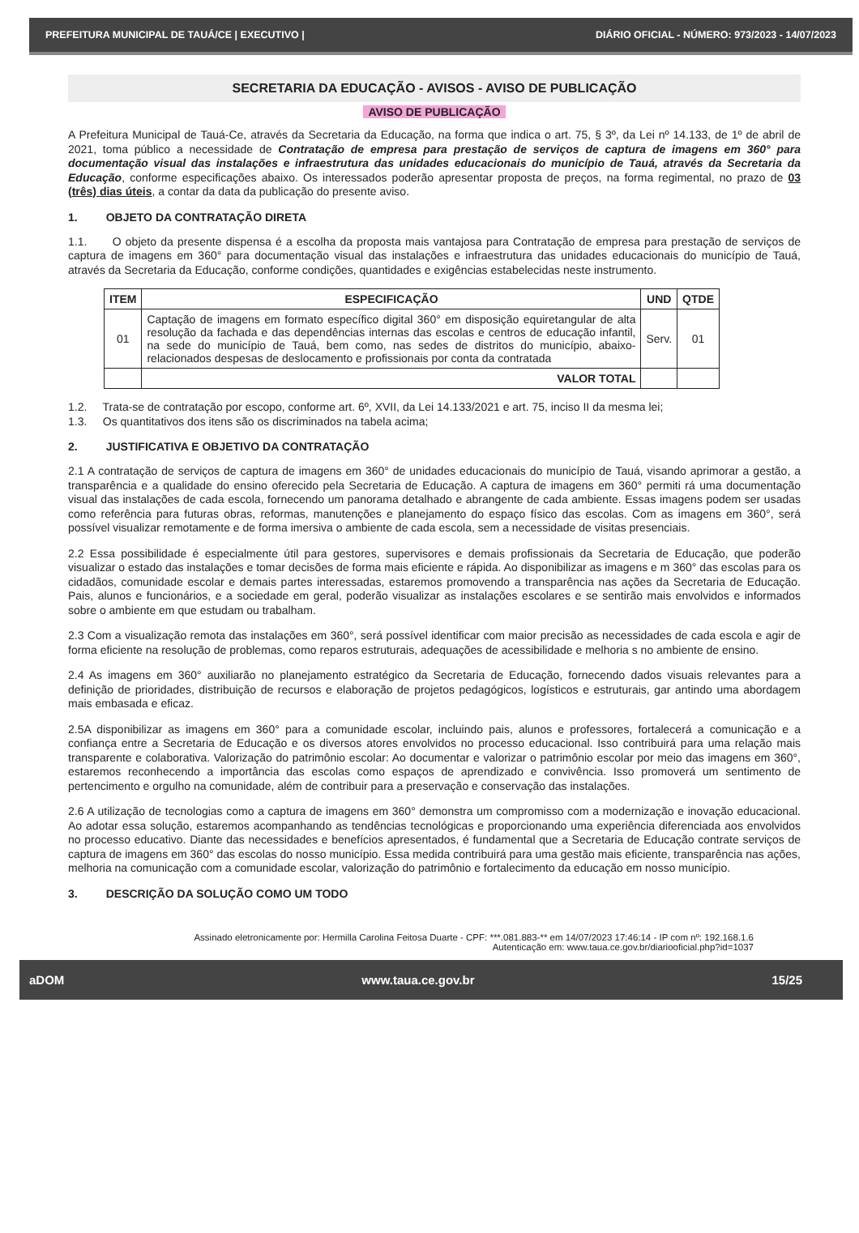PREFEITURA MUNICIPAL DE TAUÁ/CE | EXECUTIVO | DIÁRIO OFICIAL - NÚMERO: 973/2023 - 14/07/2023
SECRETARIA DA EDUCAÇÃO - AVISOS - AVISO DE PUBLICAÇÃO
AVISO DE PUBLICAÇÃO
A Prefeitura Municipal de Tauá-Ce, através da Secretaria da Educação, na forma que indica o art. 75, § 3º, da Lei nº 14.133, de 1º de abril de 2021, toma público a necessidade de Contratação de empresa para prestação de serviços de captura de imagens em 360° para documentação visual das instalações e infraestrutura das unidades educacionais do município de Tauá, através da Secretaria da Educação, conforme especificações abaixo. Os interessados poderão apresentar proposta de preços, na forma regimental, no prazo de 03 (três) dias úteis, a contar da data da publicação do presente aviso.
1. OBJETO DA CONTRATAÇÃO DIRETA
1.1. O objeto da presente dispensa é a escolha da proposta mais vantajosa para Contratação de empresa para prestação de serviços de captura de imagens em 360° para documentação visual das instalações e infraestrutura das unidades educacionais do município de Tauá, através da Secretaria da Educação, conforme condições, quantidades e exigências estabelecidas neste instrumento.
| ITEM | ESPECIFICAÇÃO | UND | QTDE |
| --- | --- | --- | --- |
| 01 | Captação de imagens em formato específico digital 360° em disposição equiretangular de alta resolução da fachada e das dependências internas das escolas e centros de educação infantil, na sede do município de Tauá, bem como, nas sedes de distritos do município, abaixo-relacionados despesas de deslocamento e profissionais por conta da contratada | Serv. | 01 |
| | VALOR TOTAL | | |
1.2. Trata-se de contratação por escopo, conforme art. 6º, XVII, da Lei 14.133/2021 e art. 75, inciso II da mesma lei;
1.3. Os quantitativos dos itens são os discriminados na tabela acima;
2. JUSTIFICATIVA E OBJETIVO DA CONTRATAÇÃO
2.1 A contratação de serviços de captura de imagens em 360° de unidades educacionais do município de Tauá, visando aprimorar a gestão, a transparência e a qualidade do ensino oferecido pela Secretaria de Educação. A captura de imagens em 360° permiti rá uma documentação visual das instalações de cada escola, fornecendo um panorama detalhado e abrangente de cada ambiente. Essas imagens podem ser usadas como referência para futuras obras, reformas, manutenções e planejamento do espaço físico das escolas. Com as imagens em 360°, será possível visualizar remotamente e de forma imersiva o ambiente de cada escola, sem a necessidade de visitas presenciais.
2.2 Essa possibilidade é especialmente útil para gestores, supervisores e demais profissionais da Secretaria de Educação, que poderão visualizar o estado das instalações e tomar decisões de forma mais eficiente e rápida. Ao disponibilizar as imagens e m 360° das escolas para os cidadãos, comunidade escolar e demais partes interessadas, estaremos promovendo a transparência nas ações da Secretaria de Educação. Pais, alunos e funcionários, e a sociedade em geral, poderão visualizar as instalações escolares e se sentirão mais envolvidos e informados sobre o ambiente em que estudam ou trabalham.
2.3 Com a visualização remota das instalações em 360°, será possível identificar com maior precisão as necessidades de cada escola e agir de forma eficiente na resolução de problemas, como reparos estruturais, adequações de acessibilidade e melhoria s no ambiente de ensino.
2.4 As imagens em 360° auxiliarão no planejamento estratégico da Secretaria de Educação, fornecendo dados visuais relevantes para a definição de prioridades, distribuição de recursos e elaboração de projetos pedagógicos, logísticos e estruturais, gar antindo uma abordagem mais embasada e eficaz.
2.5A disponibilizar as imagens em 360° para a comunidade escolar, incluindo pais, alunos e professores, fortalecerá a comunicação e a confiança entre a Secretaria de Educação e os diversos atores envolvidos no processo educacional. Isso contribuirá para uma relação mais transparente e colaborativa. Valorização do patrimônio escolar: Ao documentar e valorizar o patrimônio escolar por meio das imagens em 360°, estaremos reconhecendo a importância das escolas como espaços de aprendizado e convivência. Isso promoverá um sentimento de pertencimento e orgulho na comunidade, além de contribuir para a preservação e conservação das instalações.
2.6 A utilização de tecnologias como a captura de imagens em 360° demonstra um compromisso com a modernização e inovação educacional. Ao adotar essa solução, estaremos acompanhando as tendências tecnológicas e proporcionando uma experiência diferenciada aos envolvidos no processo educativo. Diante das necessidades e benefícios apresentados, é fundamental que a Secretaria de Educação contrate serviços de captura de imagens em 360° das escolas do nosso município. Essa medida contribuirá para uma gestão mais eficiente, transparência nas ações, melhoria na comunicação com a comunidade escolar, valorização do patrimônio e fortalecimento da educação em nosso município.
3. DESCRIÇÃO DA SOLUÇÃO COMO UM TODO
Assinado eletronicamente por: Hermilla Carolina Feitosa Duarte - CPF: ***.081.883-** em 14/07/2023 17:46:14 - IP com nº: 192.168.1.6
Autenticação em: www.taua.ce.gov.br/diariooficial.php?id=1037
aDOM www.taua.ce.gov.br 15/25